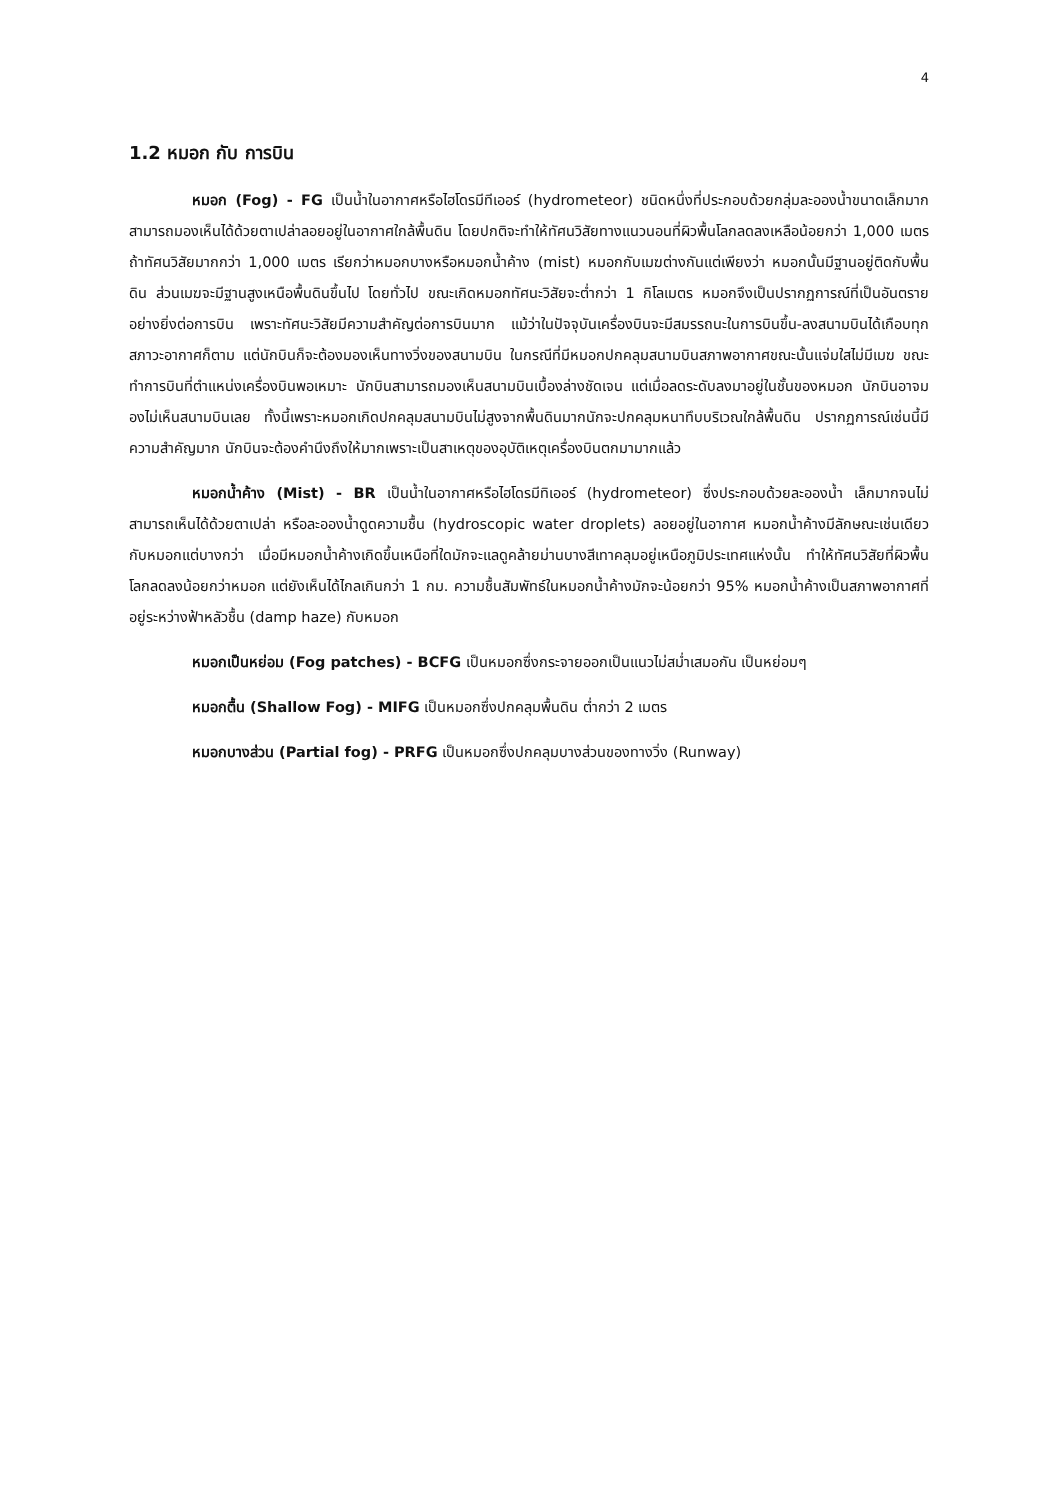4
1.2 หมอก กับ การบิน
หมอก (Fog) - FG เป็นน้ำในอากาศหรือไฮโดรมีทีเออร์ (hydrometeor) ชนิดหนึ่งที่ประกอบด้วยกลุ่มละอองน้ำขนาดเล็กมากสามารถมองเห็นได้ด้วยตาเปล่าลอยอยู่ในอากาศใกล้พื้นดิน โดยปกติจะทำให้ทัศนวิสัยทางแนวนอนที่ผิวพื้นโลกลดลงเหลือน้อยกว่า 1,000 เมตร ถ้าทัศนวิสัยมากกว่า 1,000 เมตร เรียกว่าหมอกบางหรือหมอกน้ำค้าง (mist) หมอกกับเมฆต่างกันแต่เพียงว่า หมอกนั้นมีฐานอยู่ติดกับพื้นดิน ส่วนเมฆจะมีฐานสูงเหนือพื้นดินขึ้นไป โดยทั่วไป ขณะเกิดหมอกทัศนะวิสัยจะต่ำกว่า 1 กิโลเมตร หมอกจึงเป็นปรากฏการณ์ที่เป็นอันตรายอย่างยิ่งต่อการบิน เพราะทัศนะวิสัยมีความสำคัญต่อการบินมาก แม้ว่าในปัจจุบันเครื่องบินจะมีสมรรถนะในการบินขึ้น-ลงสนามบินได้เกือบทุกสภาวะอากาศก็ตาม แต่นักบินก็จะต้องมองเห็นทางวิ่งของสนามบิน ในกรณีที่มีหมอกปกคลุมสนามบินสภาพอากาศขณะนั้นแจ่มใสไม่มีเมฆ ขณะทำการบินที่ตำแหน่งเครื่องบินพอเหมาะ นักบินสามารถมองเห็นสนามบินเบื้องล่างชัดเจน แต่เมื่อลดระดับลงมาอยู่ในชั้นของหมอก นักบินอาจมองไม่เห็นสนามบินเลย ทั้งนี้เพราะหมอกเกิดปกคลุมสนามบินไม่สูงจากพื้นดินมากนักจะปกคลุมหนาทึบบริเวณใกล้พื้นดิน ปรากฏการณ์เช่นนี้มีความสำคัญมาก นักบินจะต้องคำนึงถึงให้มากเพราะเป็นสาเหตุของอุบัติเหตุเครื่องบินตกมามากแล้ว
หมอกน้ำค้าง (Mist) - BR เป็นน้ำในอากาศหรือไฮโดรมีทิเออร์ (hydrometeor) ซึ่งประกอบด้วยละอองน้ำ เล็กมากจนไม่สามารถเห็นได้ด้วยตาเปล่า หรือละอองน้ำดูดความชื้น (hydroscopic water droplets) ลอยอยู่ในอากาศ หมอกน้ำค้างมีลักษณะเช่นเดียวกับหมอกแต่บางกว่า เมื่อมีหมอกน้ำค้างเกิดขึ้นเหนือที่ใดมักจะแลดูคล้ายม่านบางสีเทาคลุมอยู่เหนือภูมิประเทศแห่งนั้น ทำให้ทัศนวิสัยที่ผิวพื้นโลกลดลงน้อยกว่าหมอก แต่ยังเห็นได้ไกลเกินกว่า 1 กม. ความชื้นสัมพัทธ์ในหมอกน้ำค้างมักจะน้อยกว่า 95% หมอกน้ำค้างเป็นสภาพอากาศที่อยู่ระหว่างฟ้าหลัวชื้น (damp haze) กับหมอก
หมอกเป็นหย่อม (Fog patches) - BCFG เป็นหมอกซึ่งกระจายออกเป็นแนวไม่สม่ำเสมอกัน เป็นหย่อมๆ
หมอกตื้น (Shallow Fog) - MIFG เป็นหมอกซึ่งปกคลุมพื้นดิน ต่ำกว่า 2 เมตร
หมอกบางส่วน (Partial fog) - PRFG เป็นหมอกซึ่งปกคลุมบางส่วนของทางวิ่ง (Runway)